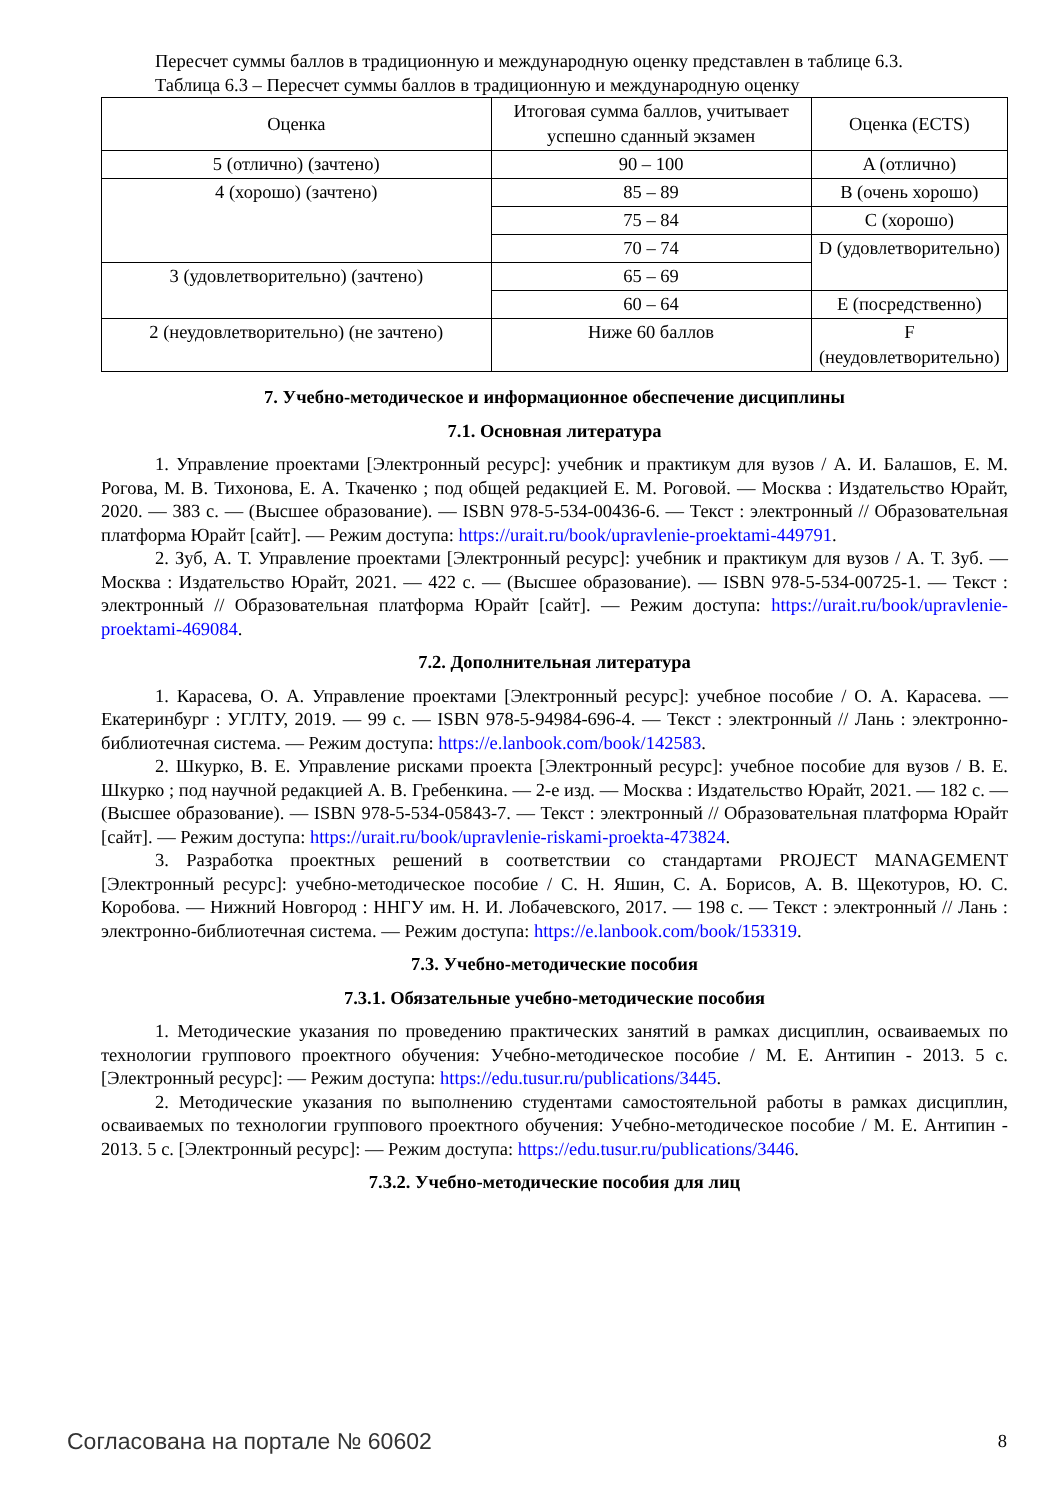Пересчет суммы баллов в традиционную и международную оценку представлен в таблице 6.3.
Таблица 6.3 – Пересчет суммы баллов в традиционную и международную оценку
| Оценка | Итоговая сумма баллов, учитывает успешно сданный экзамен | Оценка (ECTS) |
| 5 (отлично) (зачтено) | 90 – 100 | A (отлично) |
| 4 (хорошо) (зачтено) | 85 – 89 | B (очень хорошо) |
| | 75 – 84 | C (хорошо) |
| | 70 – 74 | D (удовлетворительно) |
| 3 (удовлетворительно) (зачтено) | 65 – 69 | |
| | 60 – 64 | E (посредственно) |
| 2 (неудовлетворительно) (не зачтено) | Ниже 60 баллов | F (неудовлетворительно) |
7. Учебно-методическое и информационное обеспечение дисциплины
7.1. Основная литература
1. Управление проектами [Электронный ресурс]: учебник и практикум для вузов / А. И. Балашов, Е. М. Рогова, М. В. Тихонова, Е. А. Ткаченко ; под общей редакцией Е. М. Роговой. — Москва : Издательство Юрайт, 2020. — 383 с. — (Высшее образование). — ISBN 978-5-534-00436-6. — Текст : электронный // Образовательная платформа Юрайт [сайт]. — Режим доступа: https://urait.ru/book/upravlenie-proektami-449791.
2. Зуб, А. Т. Управление проектами [Электронный ресурс]: учебник и практикум для вузов / А. Т. Зуб. — Москва : Издательство Юрайт, 2021. — 422 с. — (Высшее образование). — ISBN 978-5-534-00725-1. — Текст : электронный // Образовательная платформа Юрайт [сайт]. — Режим доступа: https://urait.ru/book/upravlenie-proektami-469084.
7.2. Дополнительная литература
1. Карасева, О. А. Управление проектами [Электронный ресурс]: учебное пособие / О. А. Карасева. — Екатеринбург : УГЛТУ, 2019. — 99 с. — ISBN 978-5-94984-696-4. — Текст : электронный // Лань : электронно-библиотечная система. — Режим доступа: https://e.lanbook.com/book/142583.
2. Шкурко, В. Е. Управление рисками проекта [Электронный ресурс]: учебное пособие для вузов / В. Е. Шкурко ; под научной редакцией А. В. Гребенкина. — 2-е изд. — Москва : Издательство Юрайт, 2021. — 182 с. — (Высшее образование). — ISBN 978-5-534-05843-7. — Текст : электронный // Образовательная платформа Юрайт [сайт]. — Режим доступа: https://urait.ru/book/upravlenie-riskami-proekta-473824.
3. Разработка проектных решений в соответствии со стандартами PROJECT MANAGEMENT [Электронный ресурс]: учебно-методическое пособие / С. Н. Яшин, С. А. Борисов, А. В. Щекотуров, Ю. С. Коробова. — Нижний Новгород : ННГУ им. Н. И. Лобачевского, 2017. — 198 с. — Текст : электронный // Лань : электронно-библиотечная система. — Режим доступа: https://e.lanbook.com/book/153319.
7.3. Учебно-методические пособия
7.3.1. Обязательные учебно-методические пособия
1. Методические указания по проведению практических занятий в рамках дисциплин, осваиваемых по технологии группового проектного обучения: Учебно-методическое пособие / М. Е. Антипин - 2013. 5 с. [Электронный ресурс]: — Режим доступа: https://edu.tusur.ru/publications/3445.
2. Методические указания по выполнению студентами самостоятельной работы в рамках дисциплин, осваиваемых по технологии группового проектного обучения: Учебно-методическое пособие / М. Е. Антипин - 2013. 5 с. [Электронный ресурс]: — Режим доступа: https://edu.tusur.ru/publications/3446.
7.3.2. Учебно-методические пособия для лиц
Согласована на портале № 60602 8